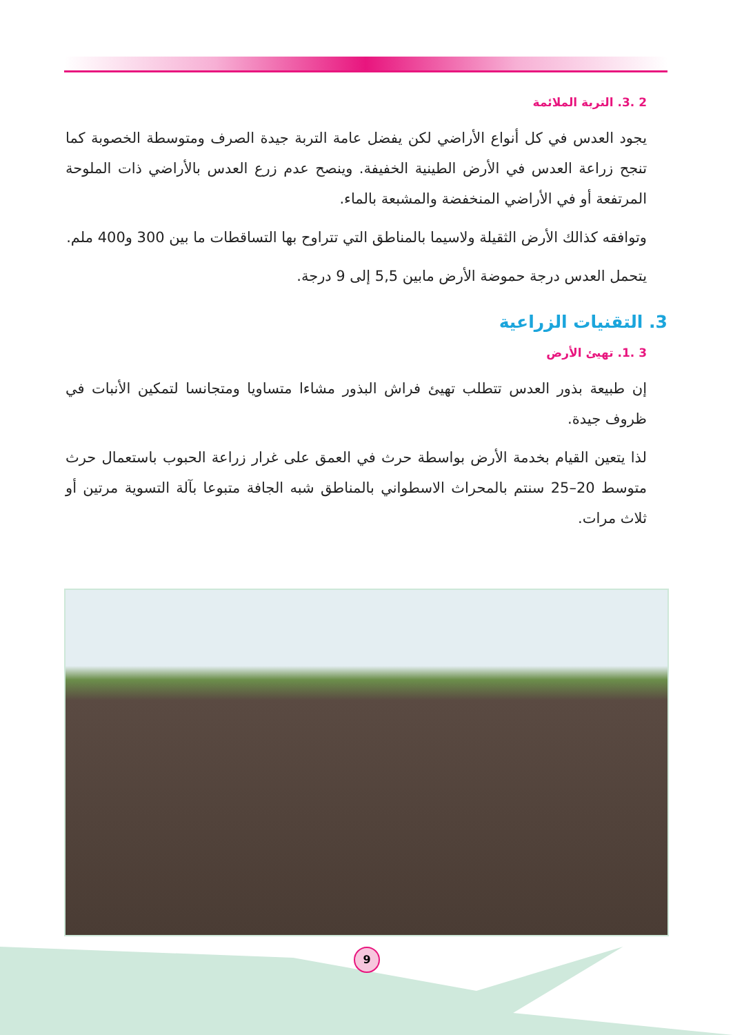2 .3. التربة الملائمة
يجود العدس في كل أنواع الأراضي لكن يفضل عامة التربة جيدة الصرف ومتوسطة الخصوبة كما تنجح زراعة العدس في الأرض الطينية الخفيفة. وينصح عدم زرع العدس بالأراضي ذات الملوحة المرتفعة أو في الأراضي المنخفضة والمشبعة بالماء.
وتوافقه كذالك الأرض الثقيلة ولاسيما بالمناطق التي تتراوح بها التساقطات ما بين 300 و400 ملم.
يتحمل العدس درجة حموضة الأرض مابين 5,5 إلى 9 درجة.
3. التقنيات الزراعية
3 .1. تهيئ الأرض
إن طبيعة بذور العدس تتطلب تهيئ فراش البذور مشاءا متساويا ومتجانسا لتمكين الأنبات في ظروف جيدة.
لذا يتعين القيام بخدمة الأرض بواسطة حرث في العمق على غرار زراعة الحبوب باستعمال حرث متوسط 20–25 سنتم بالمحراث الاسطواني بالمناطق شبه الجافة متبوعا بآلة التسوية مرتين أو ثلاث مرات.
9